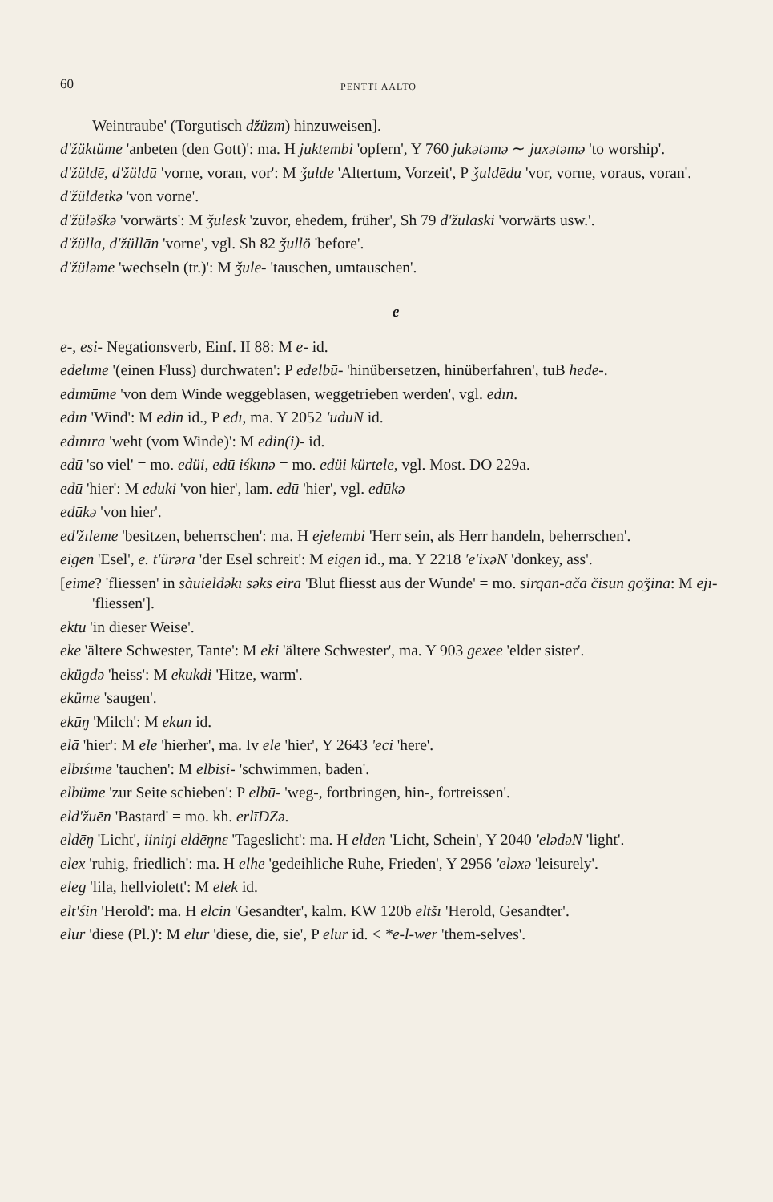60 PENTTI AALTO
Weintraube' (Torgutisch džüzm) hinzuweisen].
d'žüktüme 'anbeten (den Gott)': ma. H juktembi 'opfern', Y 760 jukətəmə ∼ juxətəmə 'to worship'.
d'žüldē, d'žüldū 'vorne, voran, vor': M ǯulde 'Altertum, Vorzeit', P ǯuldēdu 'vor, vorne, voraus, voran'.
d'žüldētkə 'von vorne'.
d'žüləškə 'vorwärts': M ǯulesk 'zuvor, ehedem, früher', Sh 79 d'žulaski 'vorwärts usw.'.
d'žülla, d'žüllān 'vorne', vgl. Sh 82 ǯullö 'before'.
d'žüləme 'wechseln (tr.)': M ǯule- 'tauschen, umtauschen'.
e
e-, esi- Negationsverb, Einf. II 88: M e- id.
edelıme '(einen Fluss) durchwaten': P edelbū- 'hinübersetzen, hinüberfahren', tuB hede-.
edımūme 'von dem Winde weggeblasen, weggetrieben werden', vgl. edın.
edın 'Wind': M edin id., P edī, ma. Y 2052 'uduN id.
edınıra 'weht (vom Winde)': M edin(i)- id.
edū 'so viel' = mo. edüi, edū iśkınə = mo. edüi kürtele, vgl. Most. DO 229a.
edū 'hier': M eduki 'von hier', lam. edū 'hier', vgl. edūkə
edūkə 'von hier'.
ed'žıleme 'besitzen, beherrschen': ma. H ejelembi 'Herr sein, als Herr handeln, beherrschen'.
eigēn 'Esel', e. t'ürəra 'der Esel schreit': M eigen id., ma. Y 2218 'e'ixəN 'donkey, ass'.
[eime? 'fliessen' in sàuieldəkı səks eira 'Blut fliesst aus der Wunde' = mo. sirqan-ača čisun gōǯina: M ejī- 'fliessen'].
ektū 'in dieser Weise'.
eke 'ältere Schwester, Tante': M eki 'ältere Schwester', ma. Y 903 gexee 'elder sister'.
ekügdə 'heiss': M ekukdi 'Hitze, warm'.
eküme 'saugen'.
ekūŋ 'Milch': M ekun id.
elā 'hier': M ele 'hierher', ma. Iv ele 'hier', Y 2643 'eci 'here'.
elbıśıme 'tauchen': M elbisi- 'schwimmen, baden'.
elbüme 'zur Seite schieben': P elbū- 'weg-, fortbringen, hin-, fortreissen'.
eld'žuēn 'Bastard' = mo. kh. erlīDZə.
eldēŋ 'Licht', iiniŋi eldēŋnε 'Tageslicht': ma. H elden 'Licht, Schein', Y 2040 'elədəN 'light'.
elex 'ruhig, friedlich': ma. H elhe 'gedeihliche Ruhe, Frieden', Y 2956 'eləxə 'leisurely'.
eleg 'lila, hellviolett': M elek id.
elt'śin 'Herold': ma. H elcin 'Gesandter', kalm. KW 120b eltšı 'Herold, Gesandter'.
elūr 'diese (Pl.)': M elur 'diese, die, sie', P elur id. < *e-l-wer 'them-selves'.